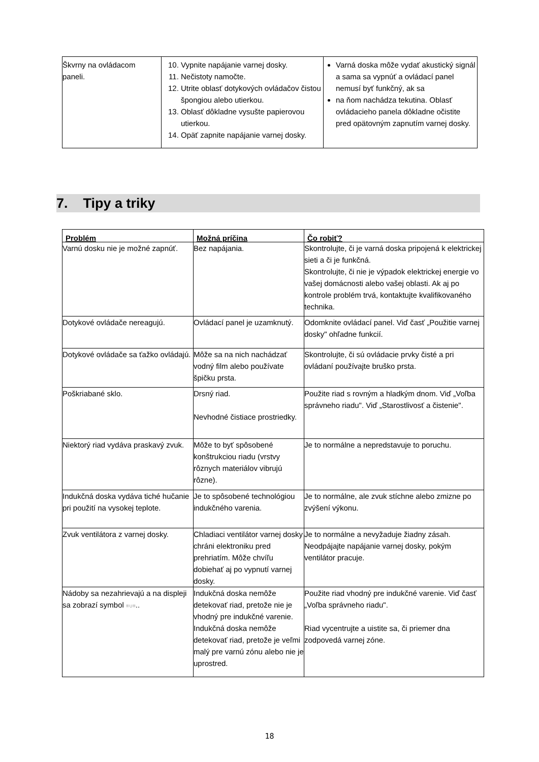| Škvrny na ovládacom paneli. | 10. Vypnite napájanie varnej dosky. 11. Nečistoty namočte. 12. Utrite oblasť dotykových ovládačov čistou špongiou alebo utierkou. 13. Oblasť dôkladne vysušte papierovou utierkou. 14. Opäť zapnite napájanie varnej dosky. | Varná doska môže vydať akustický signál a sama sa vypnúť a ovládací panel nemusí byť funkčný, ak sa na ňom nachádza tekutina. Oblasť ovládacieho panela dôkladne očistite pred opätovným zapnutím varnej dosky. |
7. Tipy a triky
| Problém | Možná príčina | Čo robiť? |
| --- | --- | --- |
| Varnú dosku nie je možné zapnúť. | Bez napájania. | Skontrolujte, či je varná doska pripojená k elektrickej sieti a či je funkčná. Skontrolujte, či nie je výpadok elektrickej energie vo vašej domácnosti alebo vašej oblasti. Ak aj po kontrole problém trvá, kontaktujte kvalifikovaného technika. |
| Dotykové ovládače nereagujú. | Ovládací panel je uzamknutý. | Odomknite ovládací panel. Viď časť „Použitie varnej dosky" ohľadne funkcií. |
| Dotykové ovládače sa ťažko ovládajú. | Môže sa na nich nachádzať vodný film alebo používate špičku prsta. | Skontrolujte, či sú ovládacie prvky čisté a pri ovládaní používajte bruško prsta. |
| Poškriabané sklo. | Drsný riad. Nevhodné čistiace prostriedky. | Použite riad s rovným a hladkým dnom. Viď „Voľba správneho riadu". Viď „Starostlivosť a čistenie". |
| Niektorý riad vydáva praskavý zvuk. | Môže to byť spôsobené konštrukciou riadu (vrstvy rôznych materiálov vibrujú rôzne). | Je to normálne a nepredstavuje to poruchu. |
| Indukčná doska vydáva tiché hučanie pri použití na vysokej teplote. | Je to spôsobené technológiou indukčného varenia. | Je to normálne, ale zvuk stíchne alebo zmizne po zvýšení výkonu. |
| Zvuk ventilátora z varnej dosky. | Chladiaci ventilátor varnej dosky chráni elektroniku pred prehriatím. Môže chvíľu dobiehať aj po vypnutí varnej dosky. | Je to normálne a nevyžaduje žiadny zásah. Neodpájajte napájanie varnej dosky, pokým ventilátor pracuje. |
| Nádoby sa nezahrievajú a na displeji sa zobrazí symbol ≡∪≡ .. | Indukčná doska nemôže detekovať riad, pretože nie je vhodný pre indukčné varenie. Indukčná doska nemôže detekovať riad, pretože je veľmi malý pre varnú zónu alebo nie je uprostred. | Použite riad vhodný pre indukčné varenie. Viď časť „Voľba správneho riadu". Riad vycentrujte a uistite sa, či priemer dna zodpovedá varnej zóne. |
18